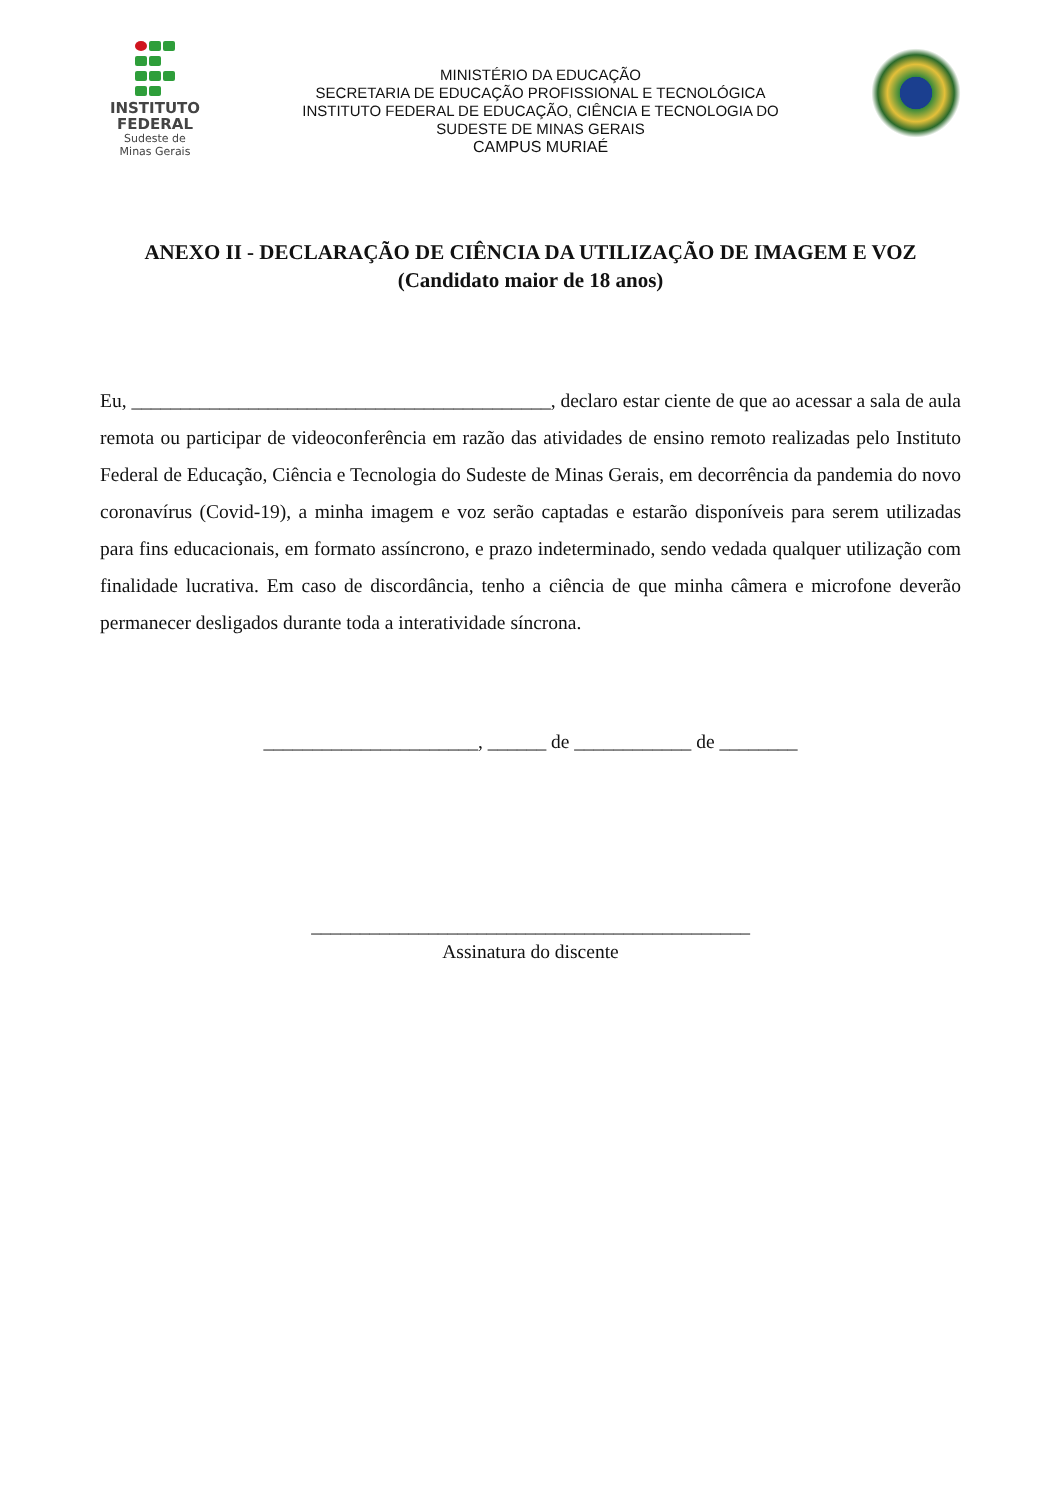INSTITUTO
FEDERAL
Sudeste de
Minas Gerais
MINISTÉRIO DA EDUCAÇÃO
SECRETARIA DE EDUCAÇÃO PROFISSIONAL E TECNOLÓGICA
INSTITUTO FEDERAL DE EDUCAÇÃO, CIÊNCIA E TECNOLOGIA DO
SUDESTE DE MINAS GERAIS
CAMPUS MURIAÉ
ANEXO II - DECLARAÇÃO DE CIÊNCIA DA UTILIZAÇÃO DE IMAGEM E VOZ
(Candidato maior de 18 anos)
Eu, ___________________________________________, declaro estar ciente de que ao acessar a sala de aula remota ou participar de videoconferência em razão das atividades de ensino remoto realizadas pelo Instituto Federal de Educação, Ciência e Tecnologia do Sudeste de Minas Gerais, em decorrência da pandemia do novo coronavírus (Covid-19), a minha imagem e voz serão captadas e estarão disponíveis para serem utilizadas para fins educacionais, em formato assíncrono, e prazo indeterminado, sendo vedada qualquer utilização com finalidade lucrativa. Em caso de discordância, tenho a ciência de que minha câmera e microfone deverão permanecer desligados durante toda a interatividade síncrona.
______________________, ______ de ____________ de ________
_____________________________________________
Assinatura do discente